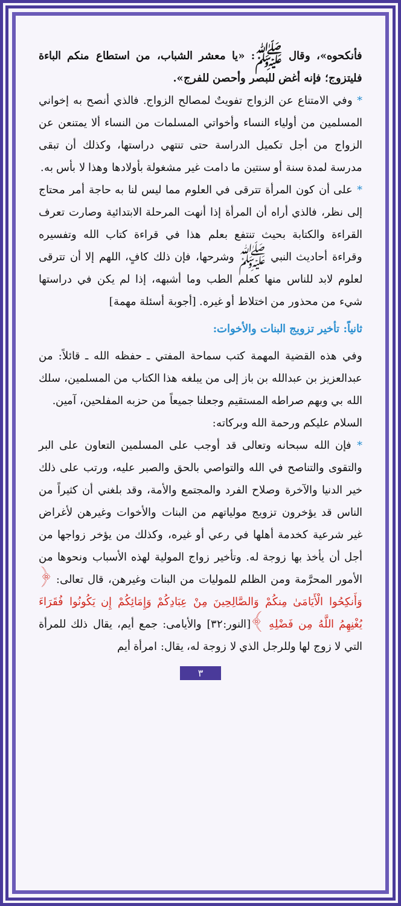فأنكحوه»، وقال ﷺ: «يا معشر الشباب، من استطاع منكم الباءة فليتزوج؛ فإنه أغض للبصر وأحصن للفرج».
* وفي الامتناع عن الزواج تفويتٌ لمصالح الزواج. فالذي أنصح به إخواني المسلمين من أولياء النساء وأخواتي المسلمات من النساء ألا يمتنعن عن الزواج من أجل تكميل الدراسة حتى تنتهي دراستها، وكذلك أن تبقى مدرسة لمدة سنة أو سنتين ما دامت غير مشغولة بأولادها وهذا لا بأس به.
* على أن كون المرأة تترقى في العلوم مما ليس لنا به حاجة أمر محتاج إلى نظر، فالذي أراه أن المرأة إذا أنهت المرحلة الابتدائية وصارت تعرف القراءة والكتابة بحيث تنتفع بعلم هذا في قراءة كتاب الله وتفسيره وقراءة أحاديث النبي ﷺ وشرحها، فإن ذلك كافٍ، اللهم إلا أن تترقى لعلوم لابد للناس منها كعلم الطب وما أشبهه، إذا لم يكن في دراستها شيء من محذور من اختلاط أو غيره. [أجوبة أسئلة مهمة]
ثانياً: تأخير تزويج البنات والأخوات:
وفي هذه القضية المهمة كتب سماحة المفتي ـ حفظه الله ـ قائلاً: من عبدالعزيز بن عبدالله بن باز إلى من يبلغه هذا الكتاب من المسلمين، سلك الله بي وبهم صراطه المستقيم وجعلنا جميعاً من حزبه المفلحين، آمين.
السلام عليكم ورحمة الله وبركاته:
* فإن الله سبحانه وتعالى قد أوجب على المسلمين التعاون على البر والتقوى والتناصح في الله والتواصي بالحق والصبر عليه، ورتب على ذلك خير الدنيا والآخرة وصلاح الفرد والمجتمع والأمة، وقد بلغني أن كثيراً من الناس قد يؤخرون تزويج مولياتهم من البنات والأخوات وغيرهن لأغراض غير شرعية كخدمة أهلها في رعي أو غيره، وكذلك من يؤخر زواجها من أجل أن يأخذ بها زوجة له. وتأخير زواج المولية لهذه الأسباب ونحوها من الأمور المحرَّمة ومن الظلم للموليات من البنات وغيرهن، قال تعالى: ﴿ وَأَنكِحُوا الْأَيَامَىٰ مِنكُمْ وَالصَّالِحِينَ مِنْ عِبَادِكُمْ وَإِمَائِكُمْ إِن يَكُونُوا فُقَرَاءَ يُغْنِهِمُ اللَّهُ مِن فَضْلِهِ ﴾[النور:٣٢] والأيامى: جمع أيم، يقال ذلك للمرأة التي لا زوج لها وللرجل الذي لا زوجة له، يقال: امرأة أيم
٣